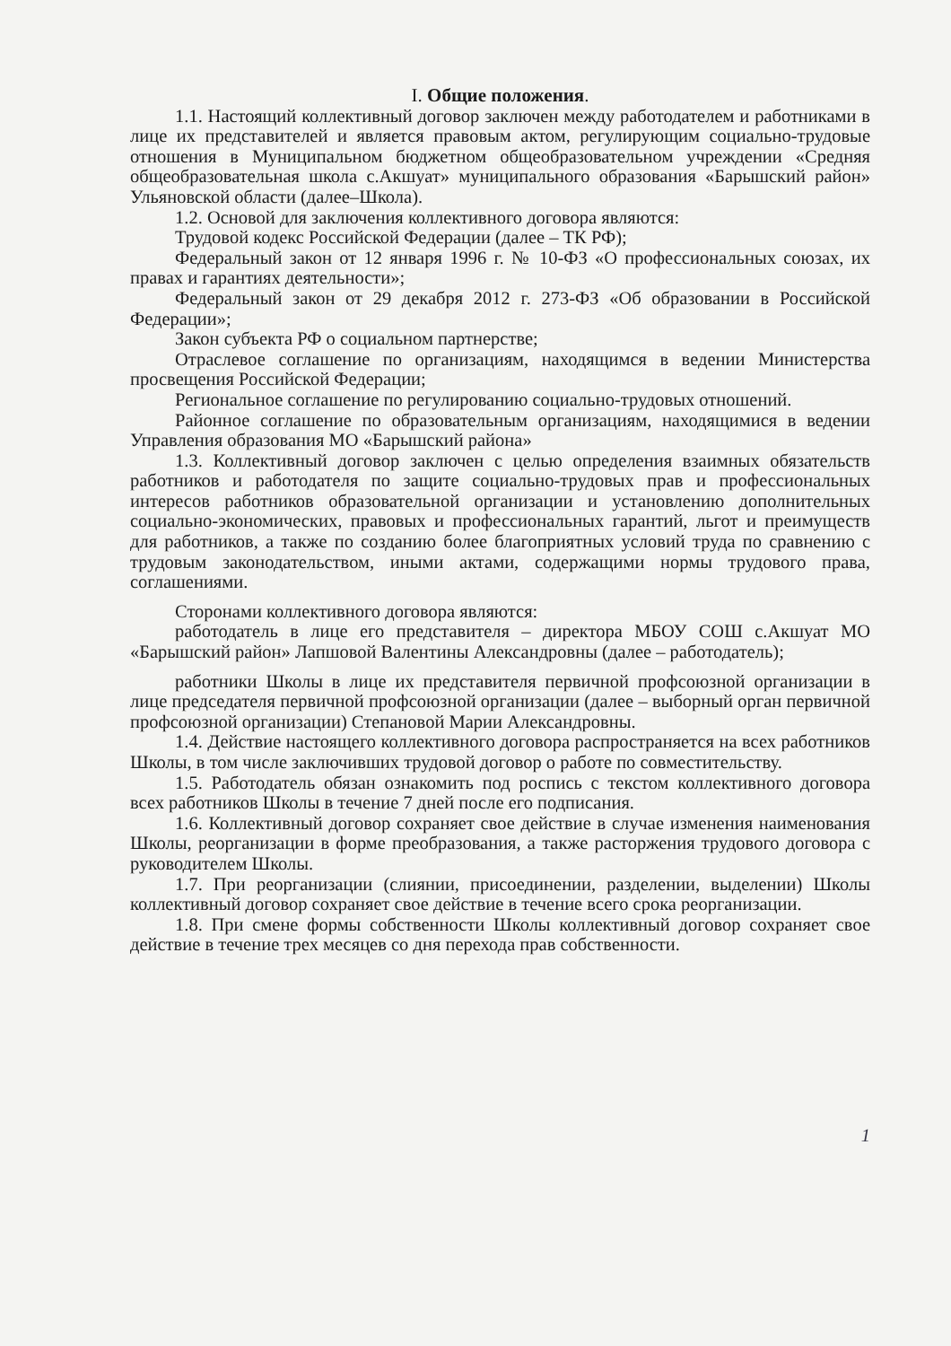I. Общие положения.
1.1. Настоящий коллективный договор заключен между работодателем и работниками в лице их представителей и является правовым актом, регулирующим социально-трудовые отношения в Муниципальном бюджетном общеобразовательном учреждении «Средняя общеобразовательная школа с.Акшуат» муниципального образования «Барышский район» Ульяновской области (далее–Школа).
1.2. Основой для заключения коллективного договора являются:
Трудовой кодекс Российской Федерации (далее – ТК РФ);
Федеральный закон от 12 января 1996 г. № 10-ФЗ «О профессиональных союзах, их правах и гарантиях деятельности»;
Федеральный закон от 29 декабря 2012 г. 273-ФЗ «Об образовании в Российской Федерации»;
Закон субъекта РФ о социальном партнерстве;
Отраслевое соглашение по организациям, находящимся в ведении Министерства просвещения Российской Федерации;
Региональное соглашение по регулированию социально-трудовых отношений.
Районное соглашение по образовательным организациям, находящимися в ведении Управления образования МО «Барышский района»
1.3. Коллективный договор заключен с целью определения взаимных обязательств работников и работодателя по защите социально-трудовых прав и профессиональных интересов работников образовательной организации и установлению дополнительных социально-экономических, правовых и профессиональных гарантий, льгот и преимуществ для работников, а также по созданию более благоприятных условий труда по сравнению с трудовым законодательством, иными актами, содержащими нормы трудового права, соглашениями.
Сторонами коллективного договора являются:
работодатель в лице его представителя – директора МБОУ СОШ с.Акшуат МО «Барышский район» Лапшовой Валентины Александровны (далее – работодатель);
работники Школы в лице их представителя первичной профсоюзной организации в лице председателя первичной профсоюзной организации (далее – выборный орган первичной профсоюзной организации) Степановой Марии Александровны.
1.4. Действие настоящего коллективного договора распространяется на всех работников Школы, в том числе заключивших трудовой договор о работе по совместительству.
1.5. Работодатель обязан ознакомить под роспись с текстом коллективного договора всех работников Школы в течение 7 дней после его подписания.
1.6. Коллективный договор сохраняет свое действие в случае изменения наименования Школы, реорганизации в форме преобразования, а также расторжения трудового договора с руководителем Школы.
1.7. При реорганизации (слиянии, присоединении, разделении, выделении) Школы коллективный договор сохраняет свое действие в течение всего срока реорганизации.
1.8. При смене формы собственности Школы коллективный договор сохраняет свое действие в течение трех месяцев со дня перехода прав собственности.
1